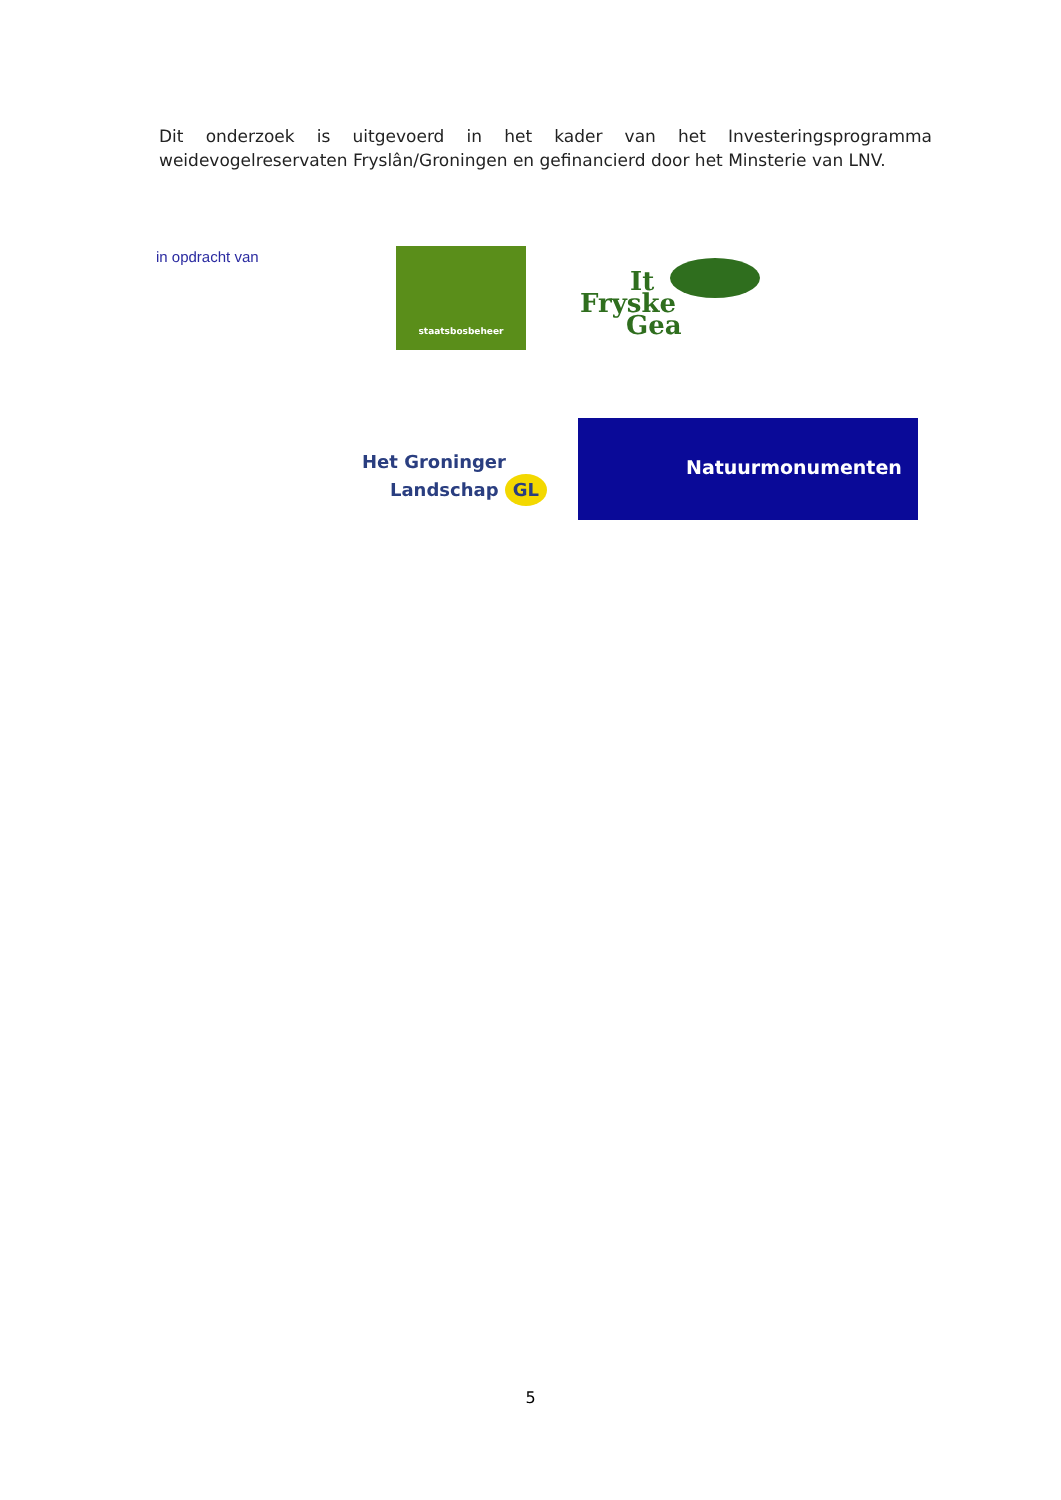Dit onderzoek is uitgevoerd in het kader van het Investeringsprogramma weidevogelreservaten Fryslân/Groningen en gefinancierd door het Minsterie van LNV.
in opdracht van staatsbosbeheer
It
Fryske
Gea
Het Groninger
Landschap GL
Natuurmonumenten
5